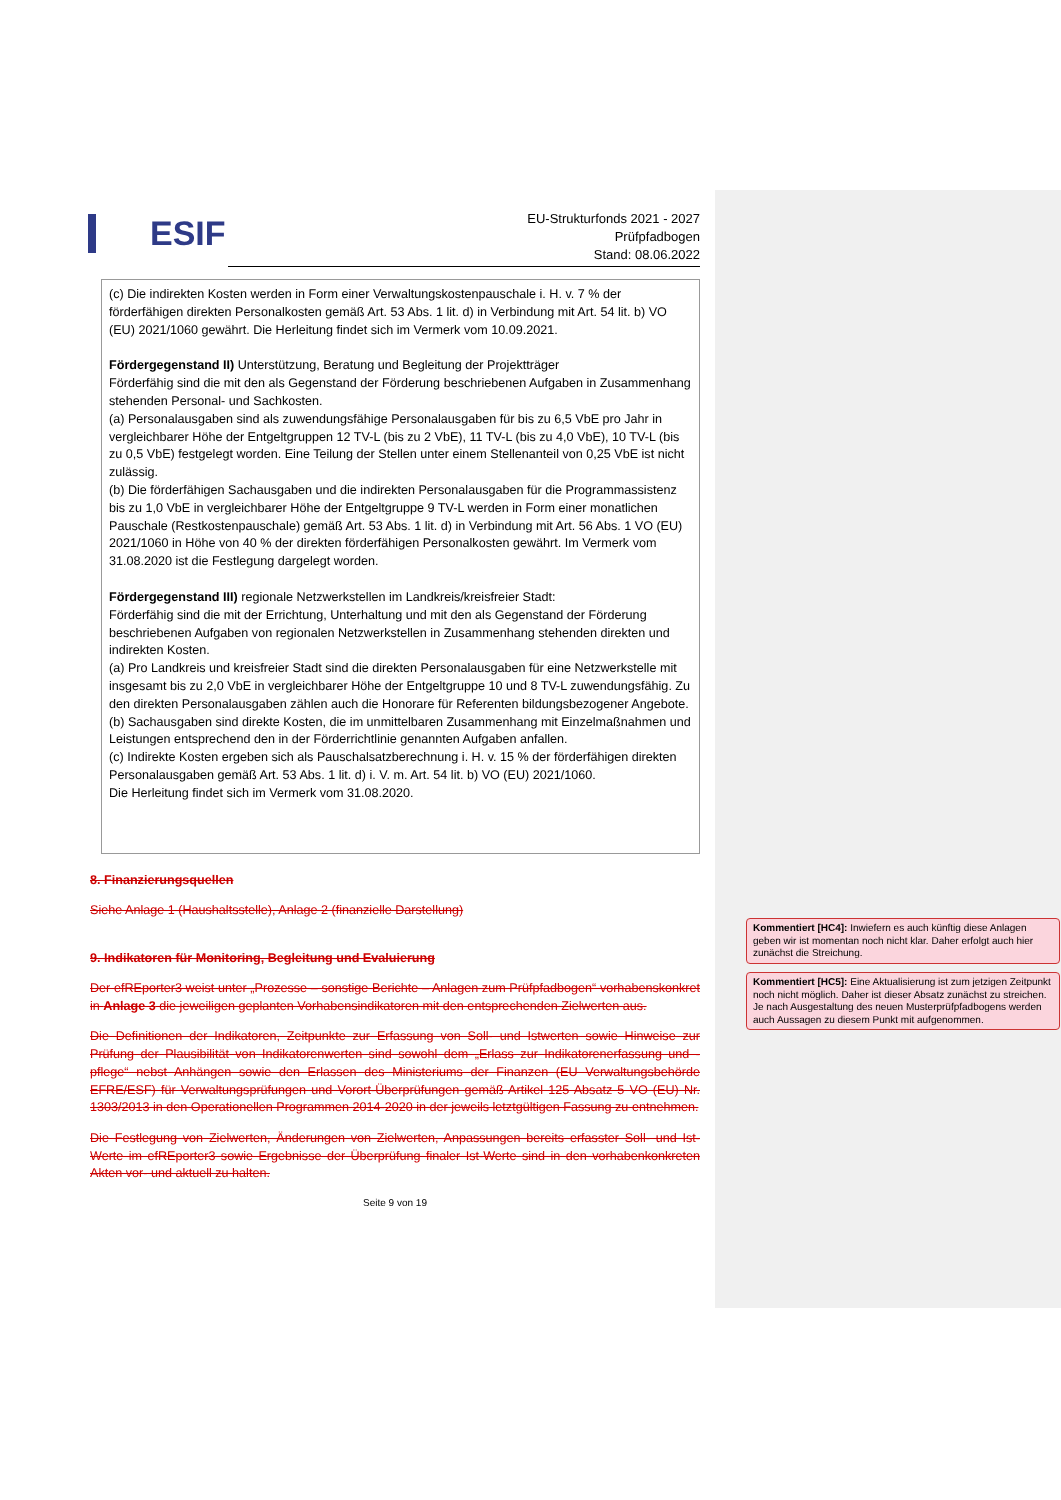ESIF
EU-Strukturfonds 2021 - 2027
Prüfpfadbogen
Stand: 08.06.2022
(c) Die indirekten Kosten werden in Form einer Verwaltungskostenpauschale i. H. v. 7 % der förderfähigen direkten Personalkosten gemäß Art. 53 Abs. 1 lit. d) in Verbindung mit Art. 54 lit. b) VO (EU) 2021/1060 gewährt. Die Herleitung findet sich im Vermerk vom 10.09.2021.
Fördergegenstand II) Unterstützung, Beratung und Begleitung der Projektträger
Förderfähig sind die mit den als Gegenstand der Förderung beschriebenen Aufgaben in Zusammenhang stehenden Personal- und Sachkosten.
(a) Personalausgaben sind als zuwendungsfähige Personalausgaben für bis zu 6,5 VbE pro Jahr in vergleichbarer Höhe der Entgeltgruppen 12 TV-L (bis zu 2 VbE), 11 TV-L (bis zu 4,0 VbE), 10 TV-L (bis zu 0,5 VbE) festgelegt worden. Eine Teilung der Stellen unter einem Stellenanteil von 0,25 VbE ist nicht zulässig.
(b) Die förderfähigen Sachausgaben und die indirekten Personalausgaben für die Programmassistenz bis zu 1,0 VbE in vergleichbarer Höhe der Entgeltgruppe 9 TV-L werden in Form einer monatlichen Pauschale (Restkostenpauschale) gemäß Art. 53 Abs. 1 lit. d) in Verbindung mit Art. 56 Abs. 1 VO (EU) 2021/1060 in Höhe von 40 % der direkten förderfähigen Personalkosten gewährt. Im Vermerk vom 31.08.2020 ist die Festlegung dargelegt worden.
Fördergegenstand III) regionale Netzwerkstellen im Landkreis/kreisfreier Stadt:
Förderfähig sind die mit der Errichtung, Unterhaltung und mit den als Gegenstand der Förderung beschriebenen Aufgaben von regionalen Netzwerkstellen in Zusammenhang stehenden direkten und indirekten Kosten.
(a) Pro Landkreis und kreisfreier Stadt sind die direkten Personalausgaben für eine Netzwerkstelle mit insgesamt bis zu 2,0 VbE in vergleichbarer Höhe der Entgeltgruppe 10 und 8 TV-L zuwendungsfähig. Zu den direkten Personalausgaben zählen auch die Honorare für Referenten bildungsbezogener Angebote.
(b) Sachausgaben sind direkte Kosten, die im unmittelbaren Zusammenhang mit Einzelmaßnahmen und Leistungen entsprechend den in der Förderrichtlinie genannten Aufgaben anfallen.
(c) Indirekte Kosten ergeben sich als Pauschalsatzberechnung i. H. v. 15 % der förderfähigen direkten Personalausgaben gemäß Art. 53 Abs. 1 lit. d) i. V. m. Art. 54 lit. b) VO (EU) 2021/1060.
Die Herleitung findet sich im Vermerk vom 31.08.2020.
8. Finanzierungsquellen
Siehe Anlage 1 (Haushaltsstelle), Anlage 2 (finanzielle Darstellung)
9. Indikatoren für Monitoring, Begleitung und Evaluierung
Der efREporter3 weist unter „Prozesse – sonstige Berichte – Anlagen zum Prüfpfadbogen“ vorhabenskonkret in Anlage 3 die jeweiligen geplanten Vorhabensindikatoren mit den entsprechenden Zielwerten aus.
Die Definitionen der Indikatoren, Zeitpunkte zur Erfassung von Soll- und Istwerten sowie Hinweise zur Prüfung der Plausibilität von Indikatorenwerten sind sowohl dem „Erlass zur Indikatorenerfassung und -pflege“ nebst Anhängen sowie den Erlassen des Ministeriums der Finanzen (EU Verwaltungsbehörde EFRE/ESF) für Verwaltungsprüfungen und Vorort-Überprüfungen gemäß Artikel 125 Absatz 5 VO (EU) Nr. 1303/2013 in den Operationellen Programmen 2014-2020 in der jeweils letztgültigen Fassung zu entnehmen.
Die Festlegung von Zielwerten, Änderungen von Zielwerten, Anpassungen bereits erfasster Soll- und Ist-Werte im efREporter3 sowie Ergebnisse der Überprüfung finaler Ist-Werte sind in den vorhabenkonkreten Akten vor- und aktuell zu halten.
Seite 9 von 19
Kommentiert [HC4]: Inwiefern es auch künftig diese Anlagen geben wir ist momentan noch nicht klar. Daher erfolgt auch hier zunächst die Streichung.
Kommentiert [HC5]: Eine Aktualisierung ist zum jetzigen Zeitpunkt noch nicht möglich. Daher ist dieser Absatz zunächst zu streichen. Je nach Ausgestaltung des neuen Musterprüfpfadbogens werden auch Aussagen zu diesem Punkt mit aufgenommen.